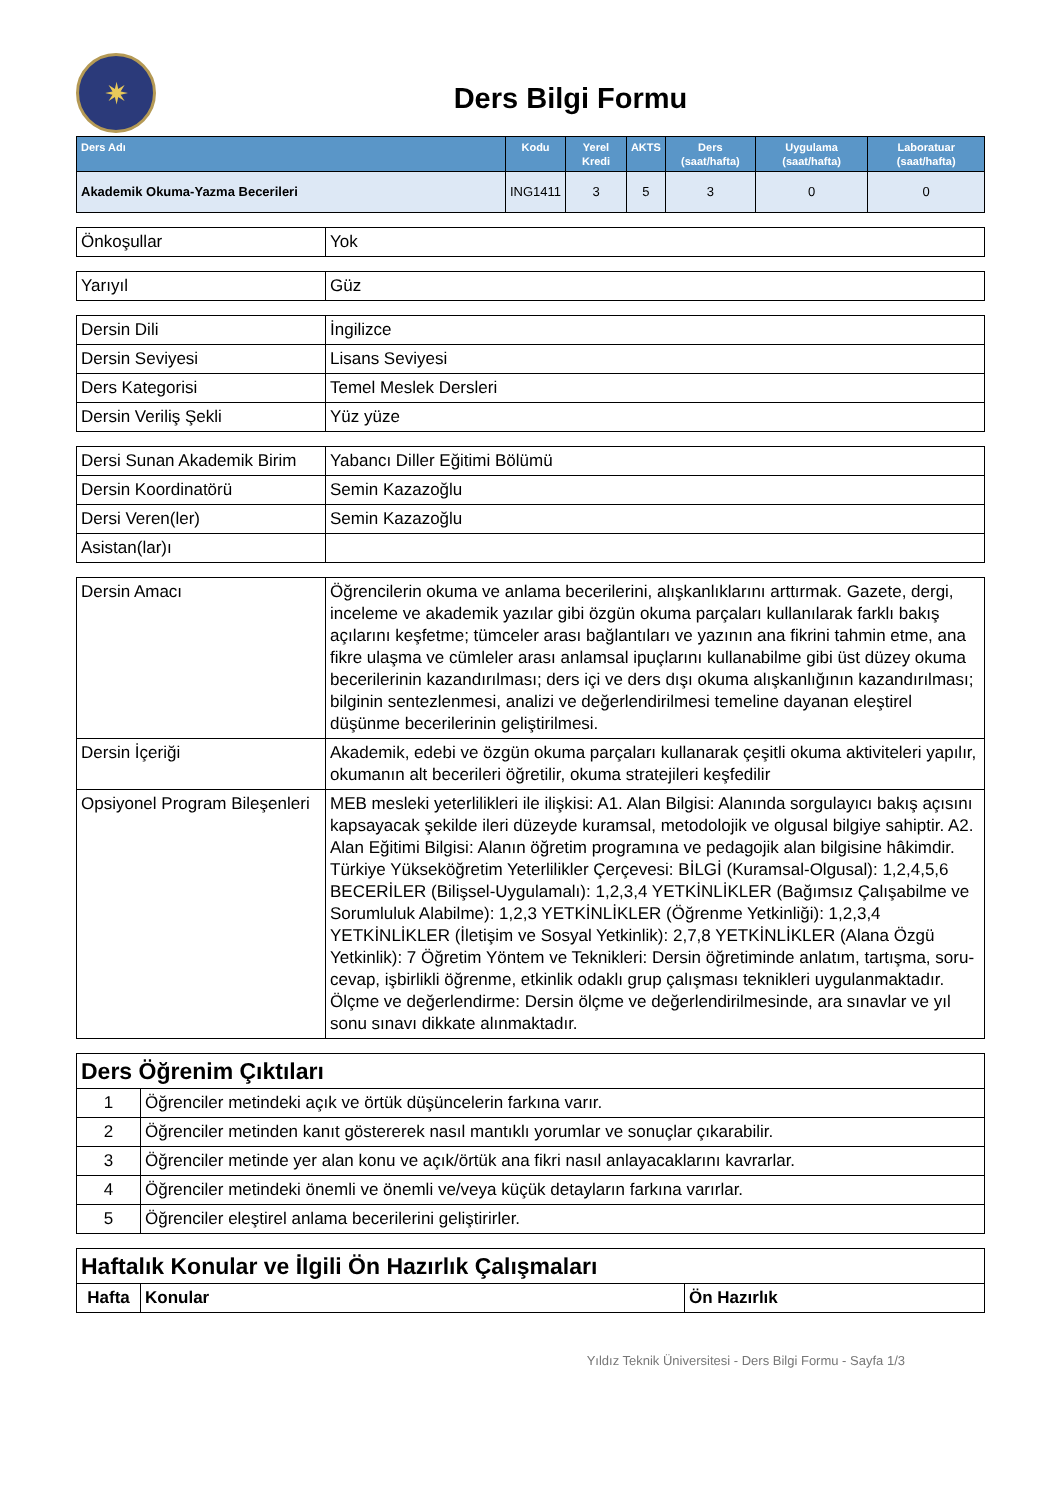✷
Ders Bilgi Formu
| Ders Adı | Kodu | Yerel Kredi | AKTS | Ders (saat/hafta) | Uygulama (saat/hafta) | Laboratuar (saat/hafta) |
| --- | --- | --- | --- | --- | --- | --- |
| Akademik Okuma-Yazma Becerileri | ING1411 | 3 | 5 | 3 | 0 | 0 |
| Önkoşullar | Yok |
| Yarıyıl | Güz |
| Dersin Dili | İngilizce |
| Dersin Seviyesi | Lisans Seviyesi |
| Ders Kategorisi | Temel Meslek Dersleri |
| Dersin Veriliş Şekli | Yüz yüze |
| Dersi Sunan Akademik Birim | Yabancı Diller Eğitimi Bölümü |
| Dersin Koordinatörü | Semin Kazazoğlu |
| Dersi Veren(ler) | Semin Kazazoğlu |
| Asistan(lar)ı | |
| Dersin Amacı | Öğrencilerin okuma ve anlama becerilerini, alışkanlıklarını arttırmak. Gazete, dergi, inceleme ve akademik yazılar gibi özgün okuma parçaları kullanılarak farklı bakış açılarını keşfetme; tümceler arası bağlantıları ve yazının ana fikrini tahmin etme, ana fikre ulaşma ve cümleler arası anlamsal ipuçlarını kullanabilme gibi üst düzey okuma becerilerinin kazandırılması; ders içi ve ders dışı okuma alışkanlığının kazandırılması; bilginin sentezlenmesi, analizi ve değerlendirilmesi temeline dayanan eleştirel düşünme becerilerinin geliştirilmesi. |
| Dersin İçeriği | Akademik, edebi ve özgün okuma parçaları kullanarak çeşitli okuma aktiviteleri yapılır, okumanın alt becerileri öğretilir, okuma stratejileri keşfedilir |
| Opsiyonel Program Bileşenleri | MEB mesleki yeterlilikleri ile ilişkisi: A1. Alan Bilgisi: Alanında sorgulayıcı bakış açısını kapsayacak şekilde ileri düzeyde kuramsal, metodolojik ve olgusal bilgiye sahiptir. A2. Alan Eğitimi Bilgisi: Alanın öğretim programına ve pedagojik alan bilgisine hâkimdir. Türkiye Yükseköğretim Yeterlilikler Çerçevesi: BİLGİ (Kuramsal-Olgusal): 1,2,4,5,6 BECERİLER (Bilişsel-Uygulamalı): 1,2,3,4 YETKİNLİKLER (Bağımsız Çalışabilme ve Sorumluluk Alabilme): 1,2,3 YETKİNLİKLER (Öğrenme Yetkinliği): 1,2,3,4 YETKİNLİKLER (İletişim ve Sosyal Yetkinlik): 2,7,8 YETKİNLİKLER (Alana Özgü Yetkinlik): 7 Öğretim Yöntem ve Teknikleri: Dersin öğretiminde anlatım, tartışma, soru-cevap, işbirlikli öğrenme, etkinlik odaklı grup çalışması teknikleri uygulanmaktadır. Ölçme ve değerlendirme: Dersin ölçme ve değerlendirilmesinde, ara sınavlar ve yıl sonu sınavı dikkate alınmaktadır. |
| Ders Öğrenim Çıktıları | |
| 1 | Öğrenciler metindeki açık ve örtük düşüncelerin farkına varır. |
| 2 | Öğrenciler metinden kanıt göstererek nasıl mantıklı yorumlar ve sonuçlar çıkarabilir. |
| 3 | Öğrenciler metinde yer alan konu ve açık/örtük ana fikri nasıl anlayacaklarını kavrarlar. |
| 4 | Öğrenciler metindeki önemli ve önemli ve/veya küçük detayların farkına varırlar. |
| 5 | Öğrenciler eleştirel anlama becerilerini geliştirirler. |
| Haftalık Konular ve İlgili Ön Hazırlık Çalışmaları | | |
| Hafta | Konular | Ön Hazırlık |
Yıldız Teknik Üniversitesi - Ders Bilgi Formu - Sayfa 1/3